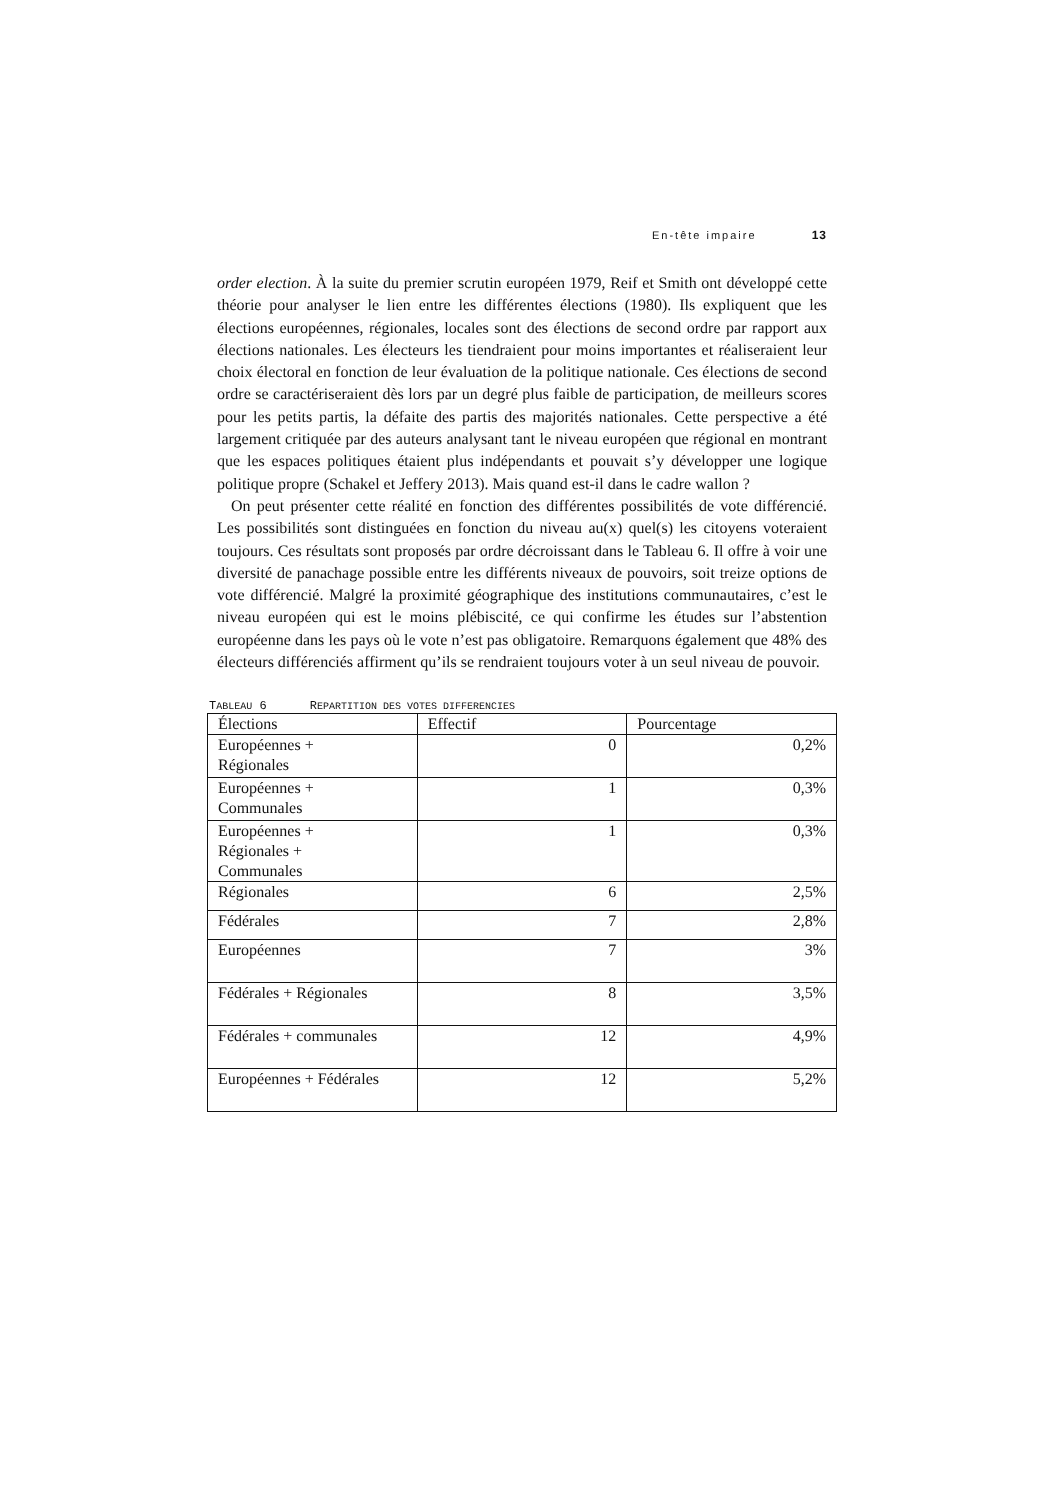En-tête impaire 13
order election. À la suite du premier scrutin européen 1979, Reif et Smith ont développé cette théorie pour analyser le lien entre les différentes élections (1980). Ils expliquent que les élections européennes, régionales, locales sont des élections de second ordre par rapport aux élections nationales. Les électeurs les tiendraient pour moins importantes et réaliseraient leur choix électoral en fonction de leur évaluation de la politique nationale. Ces élections de second ordre se caractériseraient dès lors par un degré plus faible de participation, de meilleurs scores pour les petits partis, la défaite des partis des majorités nationales. Cette perspective a été largement critiquée par des auteurs analysant tant le niveau européen que régional en montrant que les espaces politiques étaient plus indépendants et pouvait s’y développer une logique politique propre (Schakel et Jeffery 2013). Mais quand est-il dans le cadre wallon ?
On peut présenter cette réalité en fonction des différentes possibilités de vote différencié. Les possibilités sont distinguées en fonction du niveau au(x) quel(s) les citoyens voteraient toujours. Ces résultats sont proposés par ordre décroissant dans le Tableau 6. Il offre à voir une diversité de panachage possible entre les différents niveaux de pouvoirs, soit treize options de vote différencié. Malgré la proximité géographique des institutions communautaires, c’est le niveau européen qui est le moins plébiscité, ce qui confirme les études sur l’abstention européenne dans les pays où le vote n’est pas obligatoire. Remarquons également que 48% des électeurs différenciés affirment qu’ils se rendraient toujours voter à un seul niveau de pouvoir.
TABLEAU 6 REPARTITION DES VOTES DIFFERENCIES
| Élections | Effectif | Pourcentage |
| Européennes + Régionales | 0 | 0,2% |
| Européennes + Communales | 1 | 0,3% |
| Européennes + Régionales + Communales | 1 | 0,3% |
| Régionales | 6 | 2,5% |
| Fédérales | 7 | 2,8% |
| Européennes | 7 | 3% |
| Fédérales + Régionales | 8 | 3,5% |
| Fédérales + communales | 12 | 4,9% |
| Européennes + Fédérales | 12 | 5,2% |